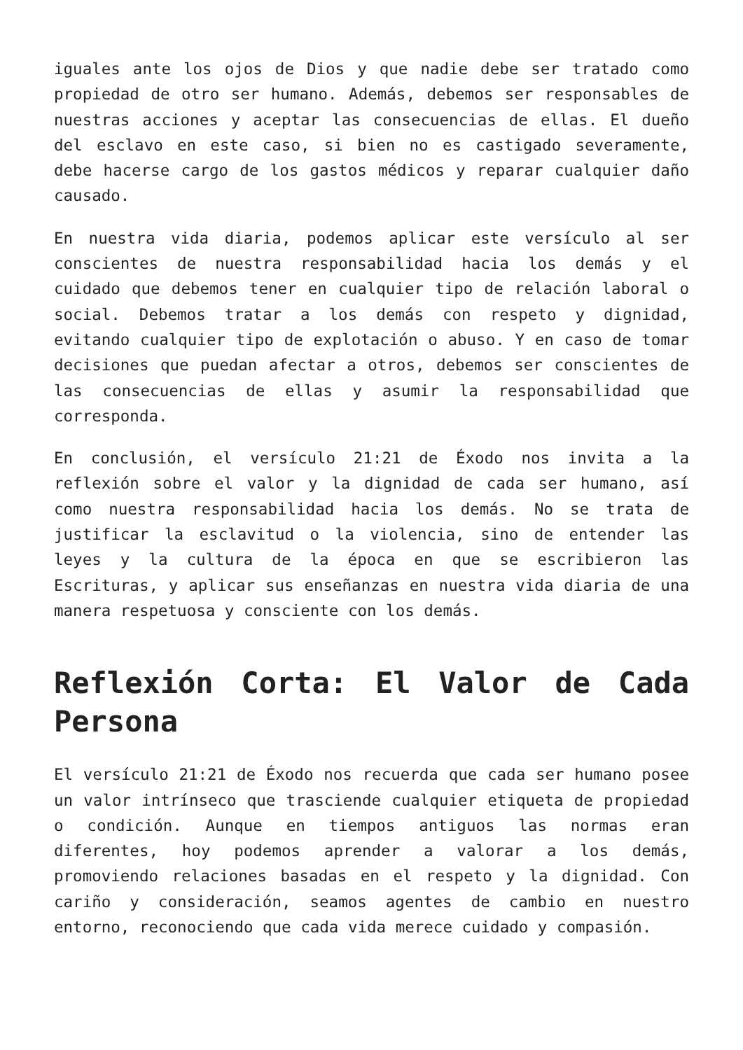iguales ante los ojos de Dios y que nadie debe ser tratado como propiedad de otro ser humano. Además, debemos ser responsables de nuestras acciones y aceptar las consecuencias de ellas. El dueño del esclavo en este caso, si bien no es castigado severamente, debe hacerse cargo de los gastos médicos y reparar cualquier daño causado.
En nuestra vida diaria, podemos aplicar este versículo al ser conscientes de nuestra responsabilidad hacia los demás y el cuidado que debemos tener en cualquier tipo de relación laboral o social. Debemos tratar a los demás con respeto y dignidad, evitando cualquier tipo de explotación o abuso. Y en caso de tomar decisiones que puedan afectar a otros, debemos ser conscientes de las consecuencias de ellas y asumir la responsabilidad que corresponda.
En conclusión, el versículo 21:21 de Éxodo nos invita a la reflexión sobre el valor y la dignidad de cada ser humano, así como nuestra responsabilidad hacia los demás. No se trata de justificar la esclavitud o la violencia, sino de entender las leyes y la cultura de la época en que se escribieron las Escrituras, y aplicar sus enseñanzas en nuestra vida diaria de una manera respetuosa y consciente con los demás.
Reflexión Corta: El Valor de Cada Persona
El versículo 21:21 de Éxodo nos recuerda que cada ser humano posee un valor intrínseco que trasciende cualquier etiqueta de propiedad o condición. Aunque en tiempos antiguos las normas eran diferentes, hoy podemos aprender a valorar a los demás, promoviendo relaciones basadas en el respeto y la dignidad. Con cariño y consideración, seamos agentes de cambio en nuestro entorno, reconociendo que cada vida merece cuidado y compasión.